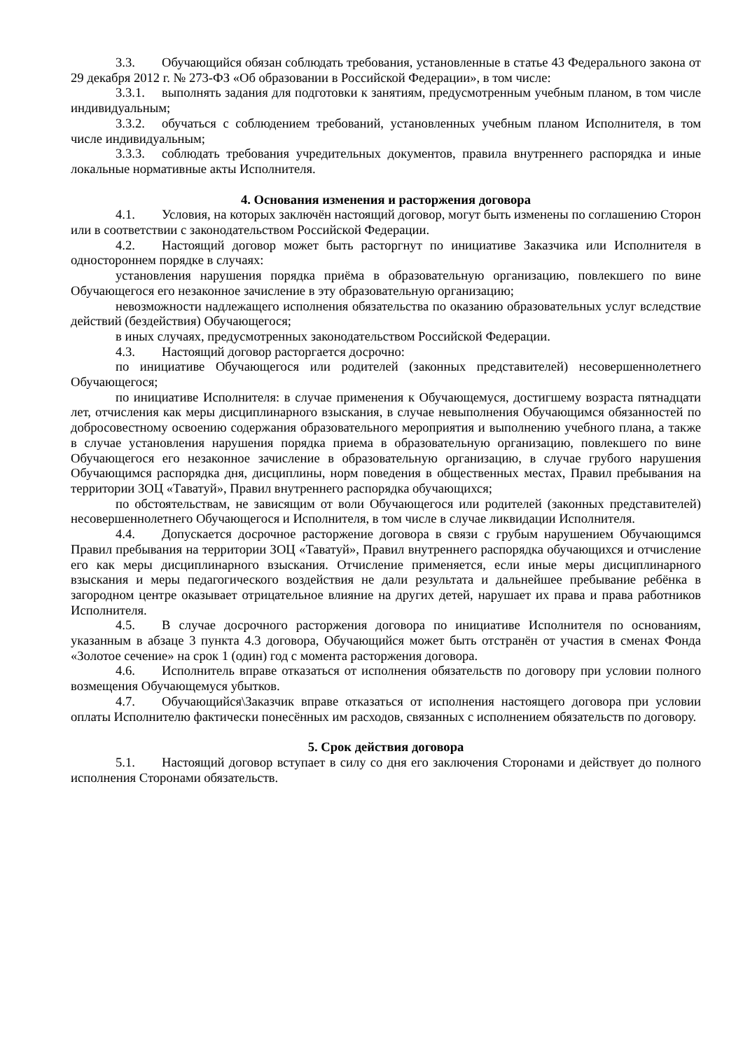3.3. Обучающийся обязан соблюдать требования, установленные в статье 43 Федерального закона от 29 декабря 2012 г. № 273-ФЗ «Об образовании в Российской Федерации», в том числе:
3.3.1. выполнять задания для подготовки к занятиям, предусмотренным учебным планом, в том числе индивидуальным;
3.3.2. обучаться с соблюдением требований, установленных учебным планом Исполнителя, в том числе индивидуальным;
3.3.3. соблюдать требования учредительных документов, правила внутреннего распорядка и иные локальные нормативные акты Исполнителя.
4. Основания изменения и расторжения договора
4.1. Условия, на которых заключён настоящий договор, могут быть изменены по соглашению Сторон или в соответствии с законодательством Российской Федерации.
4.2. Настоящий договор может быть расторгнут по инициативе Заказчика или Исполнителя в одностороннем порядке в случаях:
установления нарушения порядка приёма в образовательную организацию, повлекшего по вине Обучающегося его незаконное зачисление в эту образовательную организацию;
невозможности надлежащего исполнения обязательства по оказанию образовательных услуг вследствие действий (бездействия) Обучающегося;
в иных случаях, предусмотренных законодательством Российской Федерации.
4.3. Настоящий договор расторгается досрочно:
по инициативе Обучающегося или родителей (законных представителей) несовершеннолетнего Обучающегося;
по инициативе Исполнителя: в случае применения к Обучающемуся, достигшему возраста пятнадцати лет, отчисления как меры дисциплинарного взыскания, в случае невыполнения Обучающимся обязанностей по добросовестному освоению содержания образовательного мероприятия и выполнению учебного плана, а также в случае установления нарушения порядка приема в образовательную организацию, повлекшего по вине Обучающегося его незаконное зачисление в образовательную организацию, в случае грубого нарушения Обучающимся распорядка дня, дисциплины, норм поведения в общественных местах, Правил пребывания на территории ЗОЦ «Таватуй», Правил внутреннего распорядка обучающихся;
по обстоятельствам, не зависящим от воли Обучающегося или родителей (законных представителей) несовершеннолетнего Обучающегося и Исполнителя, в том числе в случае ликвидации Исполнителя.
4.4. Допускается досрочное расторжение договора в связи с грубым нарушением Обучающимся Правил пребывания на территории ЗОЦ «Таватуй», Правил внутреннего распорядка обучающихся и отчисление его как меры дисциплинарного взыскания. Отчисление применяется, если иные меры дисциплинарного взыскания и меры педагогического воздействия не дали результата и дальнейшее пребывание ребёнка в загородном центре оказывает отрицательное влияние на других детей, нарушает их права и права работников Исполнителя.
4.5. В случае досрочного расторжения договора по инициативе Исполнителя по основаниям, указанным в абзаце 3 пункта 4.3 договора, Обучающийся может быть отстранён от участия в сменах Фонда «Золотое сечение» на срок 1 (один) год с момента расторжения договора.
4.6. Исполнитель вправе отказаться от исполнения обязательств по договору при условии полного возмещения Обучающемуся убытков.
4.7. Обучающийся\Заказчик вправе отказаться от исполнения настоящего договора при условии оплаты Исполнителю фактически понесённых им расходов, связанных с исполнением обязательств по договору.
5. Срок действия договора
5.1. Настоящий договор вступает в силу со дня его заключения Сторонами и действует до полного исполнения Сторонами обязательств.